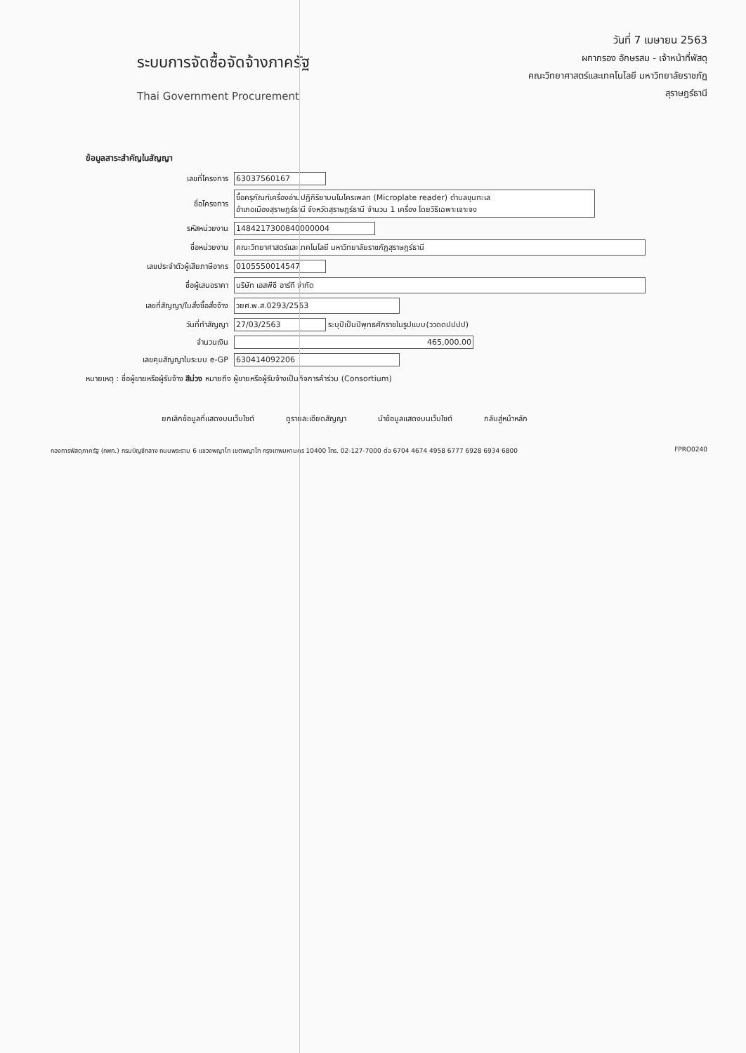ระบบการจัดซื้อจัดจ้างภาครัฐ
Thai Government Procurement
วันที่ 7 เมษายน 2563
ผกากรอง อักษรสม - เจ้าหน้าที่พัสดุ
คณะวิทยาศาสตร์และเทคโนโลยี มหาวิทยาลัยราชภัฏ
สุราษฎร์ธานี
ข้อมูลสาระสำคัญในสัญญา
| เลขที่โครงการ | 63037560167 |
| ชื่อโครงการ | ซื้อครุภัณฑ์เครื่องอ่านปฏิกิริยาบนไมโครเพลท (Microplate reader) ตำบลขุนทะเล อำเภอเมืองสุราษฎร์ธานี จังหวัดสุราษฎร์ธานี จำนวน 1 เครื่อง โดยวิธีเฉพาะเจาะจง |
| รหัสหน่วยงาน | 1484217300840000004 |
| ชื่อหน่วยงาน | คณะวิทยาศาสตร์และเทคโนโลยี มหาวิทยาลัยราชภัฏสุราษฎร์ธานี |
| เลขประจำตัวผู้เสียภาษีอากร | 0105550014547 |
| ชื่อผู้เสนอราคา | บริษัท เอสพีซี อาร์ที จำกัด |
| เลขที่สัญญา/ใบสั่งซื้อสั่งจ้าง | วยศ.พ.ส.0293/2563 |
| วันที่ทำสัญญา | 27/03/2563 ระบุปีเป็นปีพุทธศักราชในรูปแบบ(ววดดปปปป) |
| จำนวนเงิน | 465,000.00 |
| เลขคุมสัญญาในระบบ e-GP | 630414092206 |
หมายเหตุ : ชื่อผู้ขายหรือผู้รับจ้าง สีม่วง หมายถึง ผู้ขายหรือผู้รับจ้างเป็นกิจการค้าร่วม (Consortium)
ยกเลิกข้อมูลที่แสดงบนเว็บไซต์ ดูรายละเอียดสัญญา นำข้อมูลแสดงบนเว็บไซต์ กลับสู่หน้าหลัก
กองการพัสดุภาครัฐ (กพภ.) กรมบัญชีกลาง ถนนพระราม 6 แขวงพญาไท เขตพญาไท กรุงเทพมหานคร 10400 โทร. 02-127-7000 ต่อ 6704 4674 4958 6777 6928 6934 6800 FPRO0240